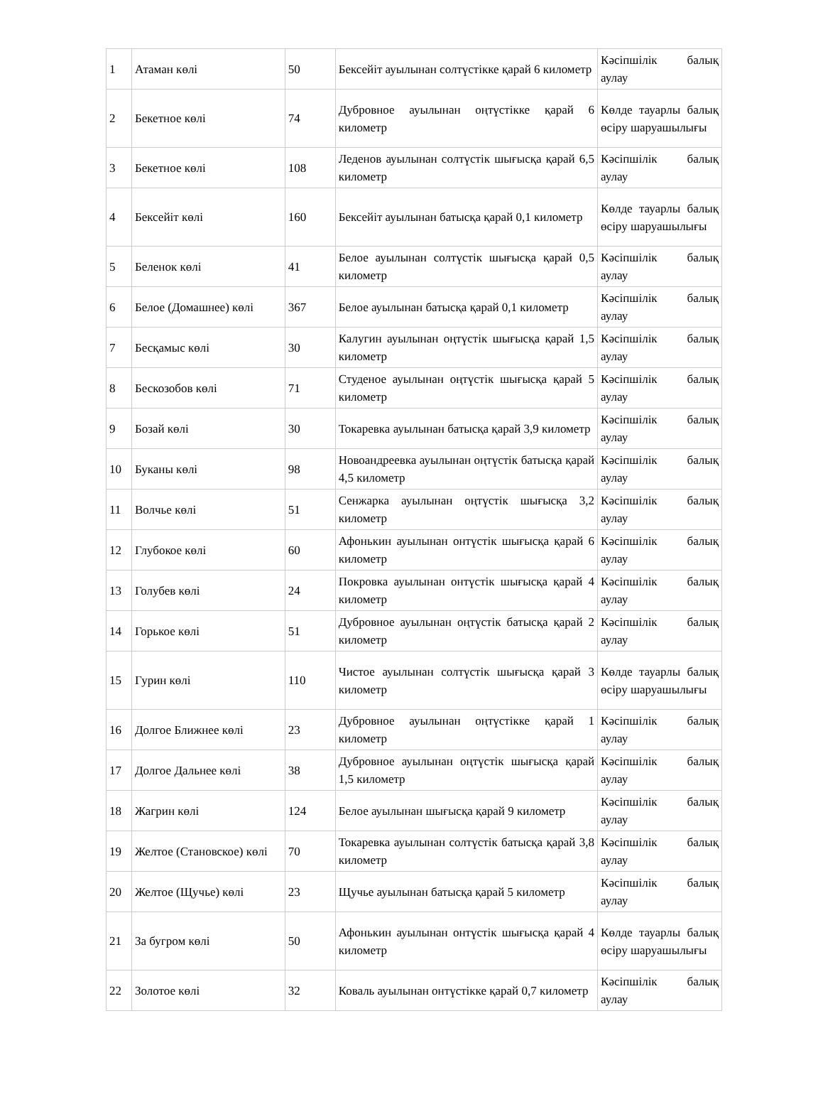| 1 | Атаман көлі | 50 | Бексейіт ауылынан солтүстікке қарай 6 километр | Кәсіпшілік балық аулау |
| 2 | Бекетное көлі | 74 | Дубровное ауылынан оңтүстікке қарай 6 километр | Көлде тауарлы балық өсіру шаруашылығы |
| 3 | Бекетное көлі | 108 | Леденов ауылынан солтүстік шығысқа қарай 6,5 километр | Кәсіпшілік балық аулау |
| 4 | Бексейіт көлі | 160 | Бексейіт ауылынан батысқа қарай 0,1 километр | Көлде тауарлы балық өсіру шаруашылығы |
| 5 | Беленок көлі | 41 | Белое ауылынан солтүстік шығысқа қарай 0,5 километр | Кәсіпшілік балық аулау |
| 6 | Белое (Домашнее) көлі | 367 | Белое ауылынан батысқа қарай 0,1 километр | Кәсіпшілік балық аулау |
| 7 | Бесқамыс көлі | 30 | Калугин ауылынан оңтүстік шығысқа қарай 1,5 километр | Кәсіпшілік балық аулау |
| 8 | Бескозобов көлі | 71 | Студеное ауылынан оңтүстік шығысқа қарай 5 километр | Кәсіпшілік балық аулау |
| 9 | Бозай көлі | 30 | Токаревка ауылынан батысқа қарай 3,9 километр | Кәсіпшілік балық аулау |
| 10 | Буканы көлі | 98 | Новоандреевка ауылынан оңтүстік батысқа қарай 4,5 километр | Кәсіпшілік балық аулау |
| 11 | Волчье көлі | 51 | Сенжарка ауылынан оңтүстік шығысқа 3,2 километр | Кәсіпшілік балық аулау |
| 12 | Глубокое көлі | 60 | Афонькин ауылынан онтүстік шығысқа қарай 6 километр | Кәсіпшілік балық аулау |
| 13 | Голубев көлі | 24 | Покровка ауылынан онтүстік шығысқа қарай 4 километр | Кәсіпшілік балық аулау |
| 14 | Горькое көлі | 51 | Дубровное ауылынан оңтүстік батысқа қарай 2 километр | Кәсіпшілік балық аулау |
| 15 | Гурин көлі | 110 | Чистое ауылынан солтүстік шығысқа қарай 3 километр | Көлде тауарлы балық өсіру шаруашылығы |
| 16 | Долгое Ближнее көлі | 23 | Дубровное ауылынан оңтүстікке қарай 1 километр | Кәсіпшілік балық аулау |
| 17 | Долгое Дальнее көлі | 38 | Дубровное ауылынан оңтүстік шығысқа қарай 1,5 километр | Кәсіпшілік балық аулау |
| 18 | Жагрин көлі | 124 | Белое ауылынан шығысқа қарай 9 километр | Кәсіпшілік балық аулау |
| 19 | Желтое (Становское) көлі | 70 | Токаревка ауылынан солтүстік батысқа қарай 3,8 километр | Кәсіпшілік балық аулау |
| 20 | Желтое (Щучье) көлі | 23 | Щучье ауылынан батысқа қарай 5 километр | Кәсіпшілік балық аулау |
| 21 | За бугром көлі | 50 | Афонькин ауылынан онтүстік шығысқа қарай 4 километр | Көлде тауарлы балық өсіру шаруашылығы |
| 22 | Золотое көлі | 32 | Коваль ауылынан онтүстікке қарай 0,7 километр | Кәсіпшілік балық аулау |